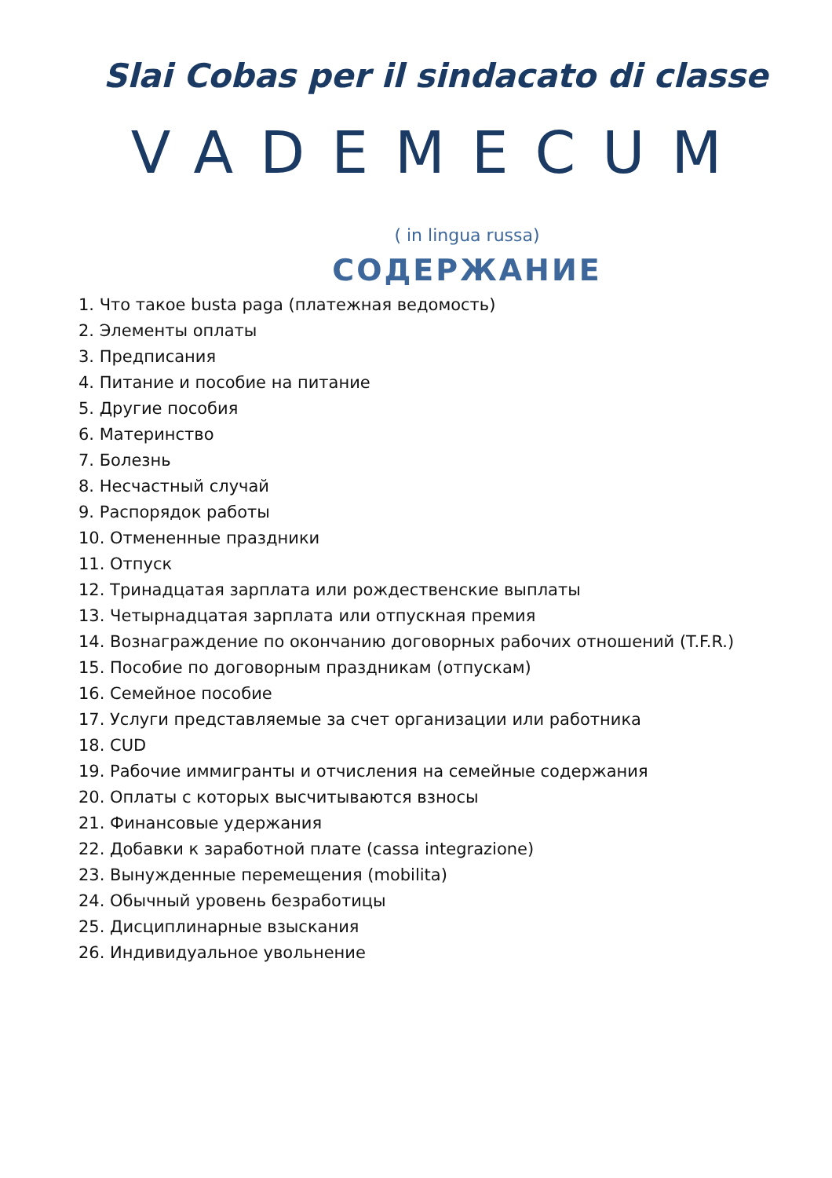Slai Cobas per il sindacato di classe
VADEMECUM
( in lingua russa)
СОДЕРЖАНИЕ
1. Что такое busta paga (платежная ведомость)
2. Элементы оплаты
3. Предписания
4. Питание и пособие на питание
5. Другие пособия
6. Материнство
7. Болезнь
8. Несчастный случай
9. Распорядок работы
10. Отмененные праздники
11. Отпуск
12. Тринадцатая зарплата или рождественские выплаты
13. Четырнадцатая зарплата или отпускная премия
14. Вознаграждение по окончанию договорных рабочих отношений (T.F.R.)
15. Пособие по договорным праздникам (отпускам)
16. Семейное пособие
17. Услуги представляемые за счет организации или работника
18. CUD
19. Рабочие иммигранты и отчисления на семейные содержания
20. Оплаты с которых высчитываются взносы
21. Финансовые удержания
22. Добавки к заработной плате (cassa integrazione)
23. Вынужденные перемещения (mobilita)
24. Обычный уровень безработицы
25. Дисциплинарные взыскания
26. Индивидуальное увольнение